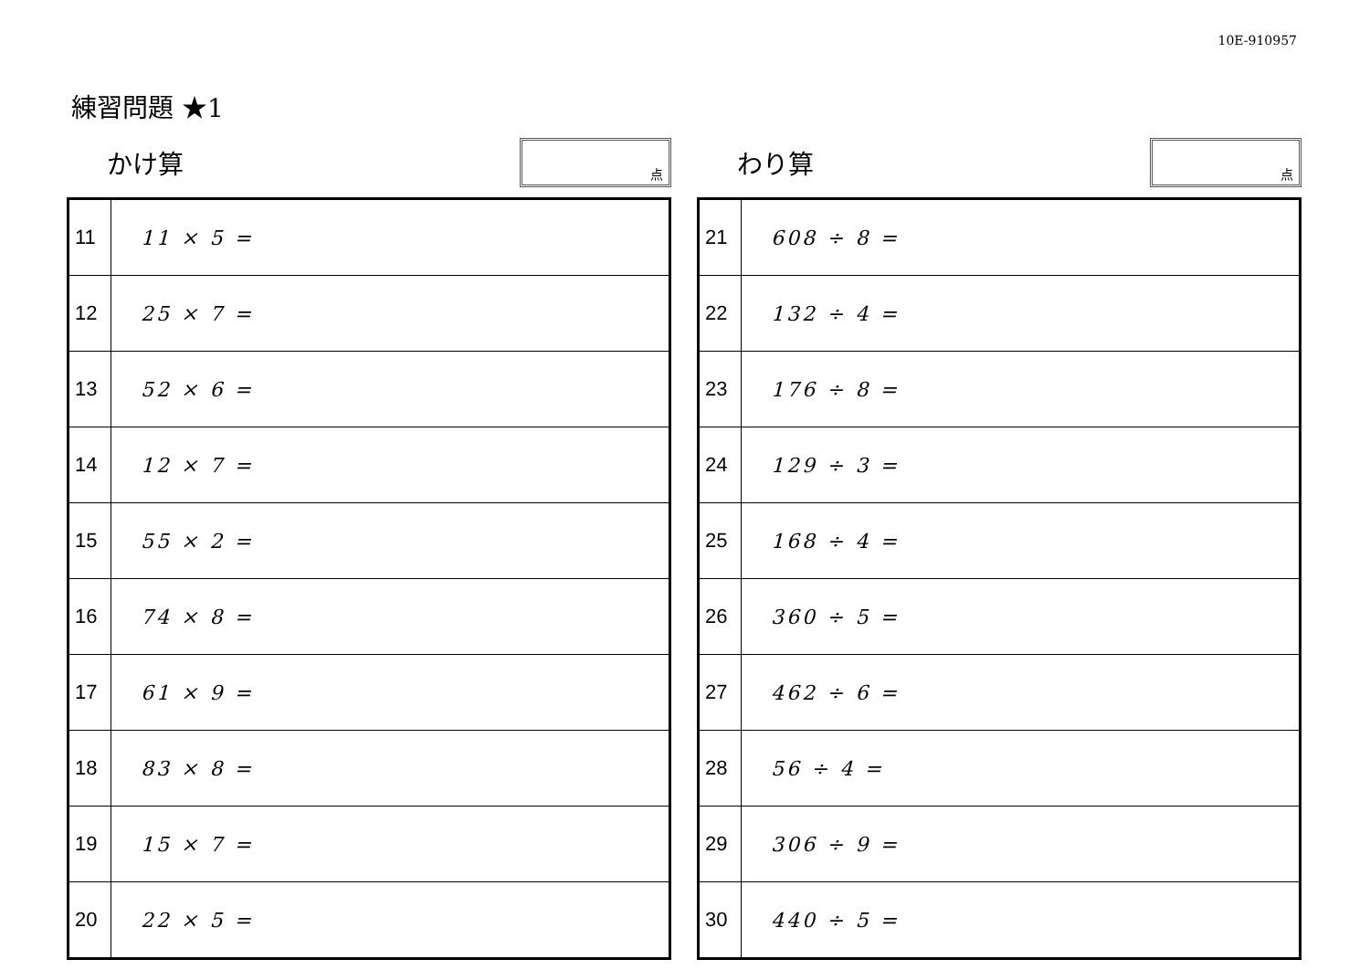10E-910957
練習問題 ★1
かけ算
点
| 11 | 11 × 5 = |
| 12 | 25 × 7 = |
| 13 | 52 × 6 = |
| 14 | 12 × 7 = |
| 15 | 55 × 2 = |
| 16 | 74 × 8 = |
| 17 | 61 × 9 = |
| 18 | 83 × 8 = |
| 19 | 15 × 7 = |
| 20 | 22 × 5 = |
わり算
点
| 21 | 608 ÷ 8 = |
| 22 | 132 ÷ 4 = |
| 23 | 176 ÷ 8 = |
| 24 | 129 ÷ 3 = |
| 25 | 168 ÷ 4 = |
| 26 | 360 ÷ 5 = |
| 27 | 462 ÷ 6 = |
| 28 | 56 ÷ 4 = |
| 29 | 306 ÷ 9 = |
| 30 | 440 ÷ 5 = |